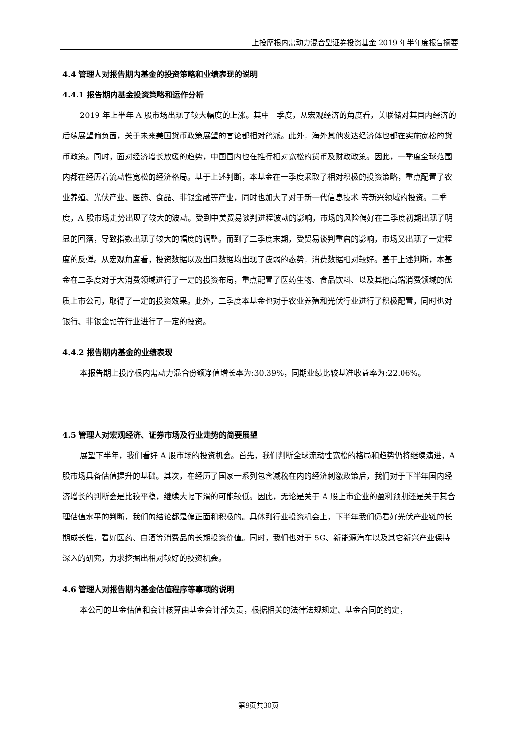上投摩根内需动力混合型证券投资基金 2019 年半年度报告摘要
4.4 管理人对报告期内基金的投资策略和业绩表现的说明
4.4.1 报告期内基金投资策略和运作分析
2019 年上半年 A 股市场出现了较大幅度的上涨。其中一季度，从宏观经济的角度看，美联储对其国内经济的后续展望偏负面，关于未来美国货币政策展望的言论都相对鸽派。此外，海外其他发达经济体也都在实施宽松的货币政策。同时，面对经济增长放缓的趋势，中国国内也在推行相对宽松的货币及财政政策。因此，一季度全球范围内都在经历着流动性宽松的经济格局。基于上述判断，本基金在一季度采取了相对积极的投资策略，重点配置了农业养殖、光伏产业、医药、食品、非银金融等产业，同时也加大了对于新一代信息技术 等新兴领域的投资。二季度，A 股市场走势出现了较大的波动。受到中美贸易谈判进程波动的影响，市场的风险偏好在二季度初期出现了明显的回落，导致指数出现了较大的幅度的调整。而到了二季度末期，受贸易谈判重启的影响，市场又出现了一定程度的反弹。从宏观角度看，投资数据以及出口数据均出现了疲弱的态势，消费数据相对较好。基于上述判断，本基金在二季度对于大消费领域进行了一定的投资布局，重点配置了医药生物、食品饮料、以及其他高端消费领域的优质上市公司，取得了一定的投资效果。此外，二季度本基金也对于农业养殖和光伏行业进行了积极配置，同时也对银行、非银金融等行业进行了一定的投资。
4.4.2 报告期内基金的业绩表现
本报告期上投摩根内需动力混合份额净值增长率为:30.39%，同期业绩比较基准收益率为:22.06%。
4.5 管理人对宏观经济、证券市场及行业走势的简要展望
展望下半年，我们看好 A 股市场的投资机会。首先，我们判断全球流动性宽松的格局和趋势仍将继续演进，A 股市场具备估值提升的基础。其次，在经历了国家一系列包含减税在内的经济刺激政策后，我们对于下半年国内经济增长的判断会是比较平稳，继续大幅下滑的可能较低。因此，无论是关于 A 股上市企业的盈利预期还是关于其合理估值水平的判断，我们的结论都是偏正面和积极的。具体到行业投资机会上，下半年我们仍看好光伏产业链的长期成长性，看好医药、白酒等消费品的长期投资价值。同时，我们也对于 5G、新能源汽车以及其它新兴产业保持深入的研究，力求挖掘出相对较好的投资机会。
4.6 管理人对报告期内基金估值程序等事项的说明
本公司的基金估值和会计核算由基金会计部负责，根据相关的法律法规规定、基金合同的约定，
第9页共30页